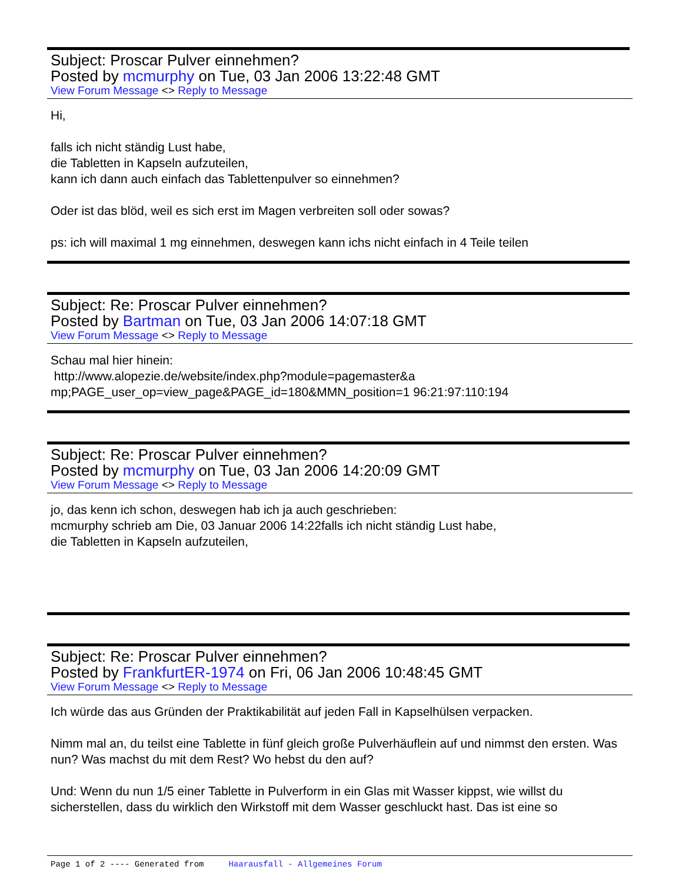Subject: Proscar Pulver einnehmen?
Posted by mcmurphy on Tue, 03 Jan 2006 13:22:48 GMT
View Forum Message <> Reply to Message
Hi,
falls ich nicht ständig Lust habe,
die Tabletten in Kapseln aufzuteilen,
kann ich dann auch einfach das Tablettenpulver so einnehmen?
Oder ist das blöd, weil es sich erst im Magen verbreiten soll oder sowas?
ps: ich will maximal 1 mg einnehmen, deswegen kann ichs nicht einfach in 4 Teile teilen
Subject: Re: Proscar Pulver einnehmen?
Posted by Bartman on Tue, 03 Jan 2006 14:07:18 GMT
View Forum Message <> Reply to Message
Schau mal hier hinein:
http://www.alopezie.de/website/index.php?module=pagemaster&a
mp;PAGE_user_op=view_page&PAGE_id=180&MMN_position=1 96:21:97:110:194
Subject: Re: Proscar Pulver einnehmen?
Posted by mcmurphy on Tue, 03 Jan 2006 14:20:09 GMT
View Forum Message <> Reply to Message
jo, das kenn ich schon, deswegen hab ich ja auch geschrieben:
mcmurphy schrieb am Die, 03 Januar 2006 14:22falls ich nicht ständig Lust habe,
die Tabletten in Kapseln aufzuteilen,
Subject: Re: Proscar Pulver einnehmen?
Posted by FrankfurtER-1974 on Fri, 06 Jan 2006 10:48:45 GMT
View Forum Message <> Reply to Message
Ich würde das aus Gründen der Praktikabilität auf jeden Fall in Kapselhülsen verpacken.
Nimm mal an, du teilst eine Tablette in fünf gleich große Pulverhäuflein auf und nimmst den ersten. Was nun? Was machst du mit dem Rest? Wo hebst du den auf?
Und: Wenn du nun 1/5 einer Tablette in Pulverform in ein Glas mit Wasser kippst, wie willst du sicherstellen, dass du wirklich den Wirkstoff mit dem Wasser geschluckt hast. Das ist eine so
Page 1 of 2 ---- Generated from Haarausfall - Allgemeines Forum